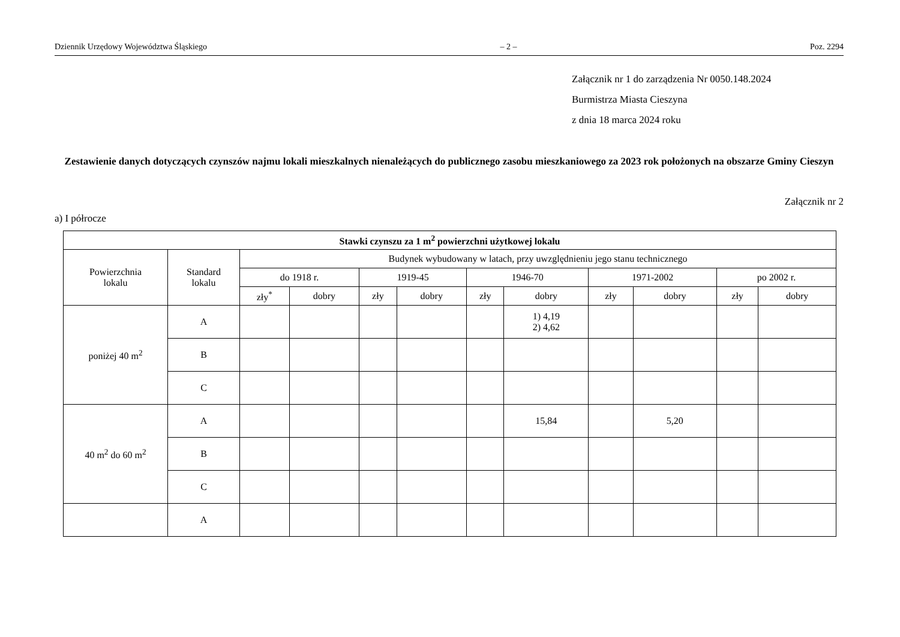Dziennik Urzędowy Województwa Śląskiego – 2 – Poz. 2294
Załącznik nr 1 do zarządzenia Nr 0050.148.2024
Burmistrza Miasta Cieszyna
z dnia 18 marca 2024 roku
Zestawienie danych dotyczących czynszów najmu lokali mieszkalnych nienależących do publicznego zasobu mieszkaniowego za 2023 rok położonych na obszarze Gminy Cieszyn
Załącznik nr 2
a) I półrocze
| Stawki czynszu za 1 m<sup>2</sup> powierzchni użytkowej lokalu | | | | | | | | | | | |
| --- | --- | --- | --- | --- | --- | --- | --- | --- | --- | --- | --- |
| Powierzchnia lokalu | Standard lokalu | Budynek wybudowany w latach, przy uwzględnieniu jego stanu technicznego | | | | | | | | | |
| | | do 1918 r. | | 1919-45 | | 1946-70 | | 1971-2002 | | po 2002 r. | |
| | | zły<sup>*</sup> | dobry | zły | dobry | zły | dobry | zły | dobry | zły | dobry |
| poniżej 40 m<sup>2</sup> | A | | | | | | 1) 4,19 2) 4,62 | | | | |
| | B | | | | | | | | | | |
| | C | | | | | | | | | | |
| 40 m<sup>2</sup> do 60 m<sup>2</sup> | A | | | | | | 15,84 | | 5,20 | | |
| | B | | | | | | | | | | |
| | C | | | | | | | | | | |
| | A | | | | | | | | | | |